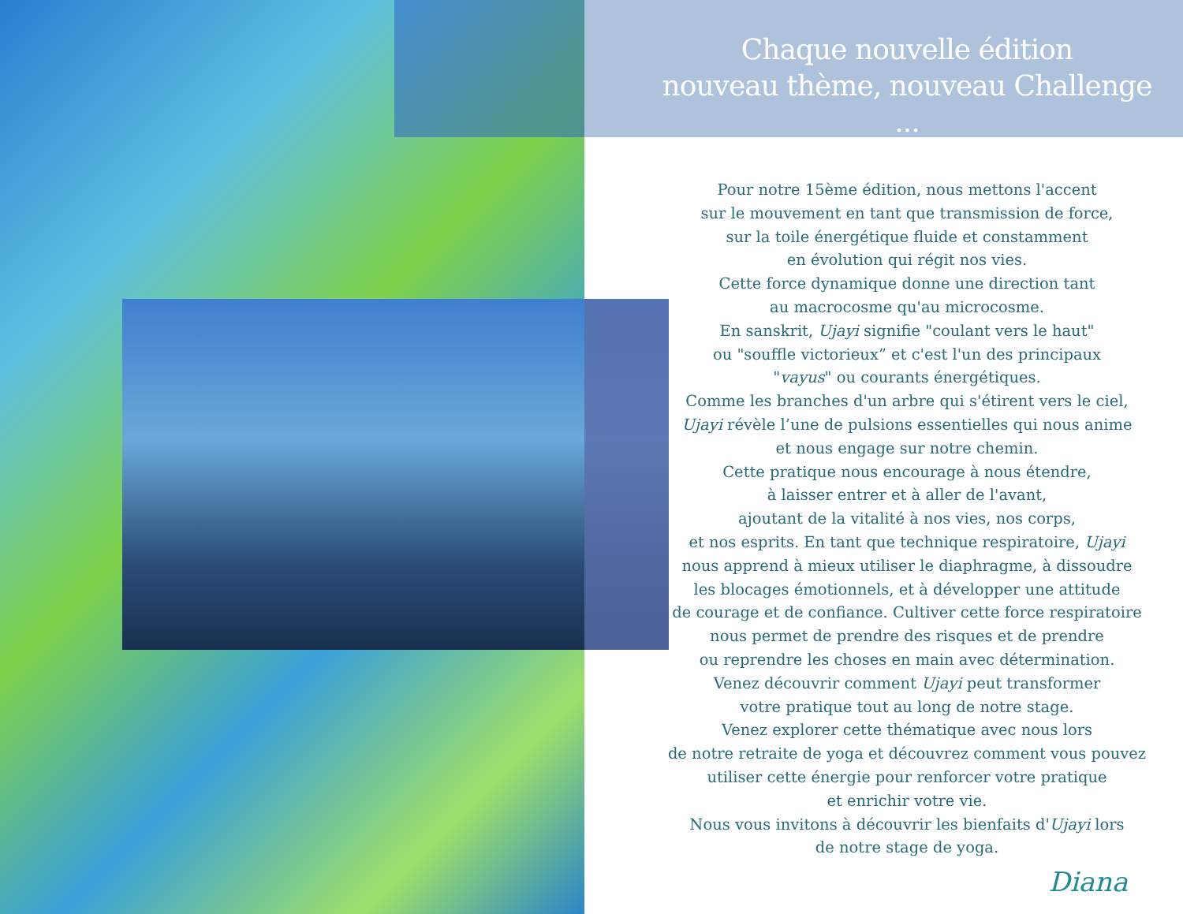Chaque nouvelle édition
nouveau thème, nouveau Challenge ...
Pour notre 15ème édition, nous mettons l'accent
sur le mouvement en tant que transmission de force,
sur la toile énergétique fluide et constamment
en évolution qui régit nos vies.
Cette force dynamique donne une direction tant
au macrocosme qu'au microcosme.
En sanskrit, Ujayi signifie "coulant vers le haut"
ou "souffle victorieux” et c'est l'un des principaux
"vayus" ou courants énergétiques.
Comme les branches d'un arbre qui s'étirent vers le ciel,
Ujayi révèle l’une de pulsions essentielles qui nous anime
et nous engage sur notre chemin.
Cette pratique nous encourage à nous étendre,
à laisser entrer et à aller de l'avant,
ajoutant de la vitalité à nos vies, nos corps,
et nos esprits. En tant que technique respiratoire, Ujayi
nous apprend à mieux utiliser le diaphragme, à dissoudre
les blocages émotionnels, et à développer une attitude
de courage et de confiance. Cultiver cette force respiratoire
nous permet de prendre des risques et de prendre
ou reprendre les choses en main avec détermination.
Venez découvrir comment Ujayi peut transformer
votre pratique tout au long de notre stage.
Venez explorer cette thématique avec nous lors
de notre retraite de yoga et découvrez comment vous pouvez
utiliser cette énergie pour renforcer votre pratique
et enrichir votre vie.
Nous vous invitons à découvrir les bienfaits d'Ujayi lors
de notre stage de yoga.
Diana